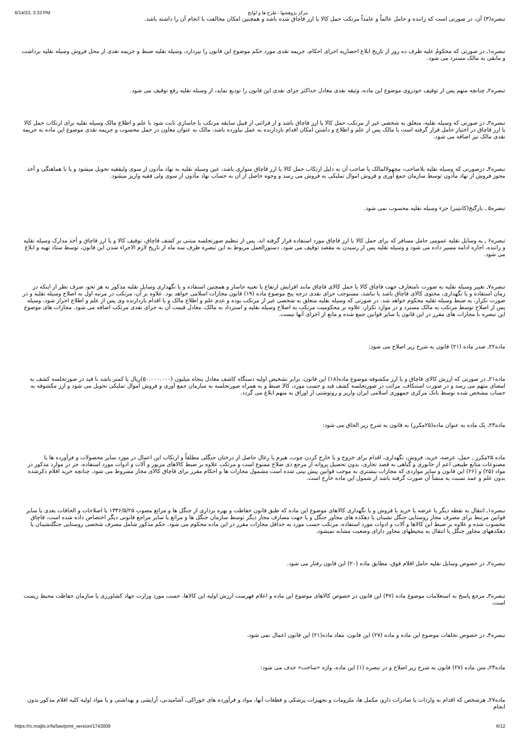6/14/23, 3:33 PM مرکز پژوهشها - طرح ها و لوایح
تبصره(۳) آن، در صورتی است که راننده و حامل عالماً و عامداً مرتکب حمل کالا یا ارز قاچاق شده باشد و همچنین امکان مخالفت با انجام آن را داشته باشد.
تبصره۱ـ در صورتی که محکومٌ علیه ظرف ده روز از تاریخ ابلاغ احضاریه اجرای احکام، جریمه نقدی مورد حکم موضوع این قانون را نپردازد، وسیله نقلیه ضبط و جریمه نقدی از محل فروش وسیله نقلیه برداشت و مابقی به مالک مسترد می شود.
تبصره۲ـ چنانچه متهم پس از توقیف خودروی موضوع این ماده، وثیقه نقدی معادل حداکثر جزای نقدی این قانون را تودیع نماید، از وسیله نقلیه رفع توقیف می شود.
تبصره۳ـ در صورتی که وسیله نقلیه، متعلق به شخصی غیر از مرتکب حمل کالا یا ارز قاچاق باشد و از قرائنی از قبیل سابقه مرتکب یا جاسازی ثابت شود با علم و اطلاع مالک وسیله نقلیه برای ارتکاب حمل کالا یا ارز قاچاق در اختیار حامل قرار گرفته است یا مالک پس از علم و اطلاع و داشتن امکان اقدام بازدارنده به عمل نیاورده باشد، مالک به عنوان معاون در حمل محسوب و جریمه نقدی موضوع این ماده به جریمه نقدی مالک نیز اضافه می شود.
تبصره۴ـ درصورتی که وسیله نقلیه بلاصاحب، مجهولالمالک یا صاحب آن به دلیل ارتکاب حمل کالا یا ارز قاچاق متواری باشد، عین وسیله نقلیه به نهاد مأذون از سوی ولیفقیه تحویل میشود و یا با هماهنگی و أخذ مجوز فروش از نهاد مأذون توسط سازمان جمع آوری و فروش اموال تملیکی به فروش می رسد و وجوه حاصل از آن به حساب نهاد مأذون از سوی ولی فقیه واریز میشود.
تبصره۵ ـ بارگنج(کانتینر) جزء وسیله نقلیه محسوب نمی شود.
تبصره۶ ـ به وسایل نقلیه عمومی حامل مسافر که برای حمل کالا یا ارز قاچاق مورد استفاده قرار گرفته اند، پس از تنظیم صورتجلسه مبتنی بر کشف قاچاق، توقیف کالا و یا ارز قاچاق و أخذ مدارک وسیله نقلیه و راننده، اجازه ادامه مسیر داده می شود و وسیله نقلیه پس از رسیدن به مقصد توقیف می شود. دستورالعمل مربوط به این تبصره ظرف سه ماه از تاریخ لازم الاجراء شدن این قانون، توسط ستاد تهیه و ابلاغ می شود.
تبصره۷ـ تغییر وسیله نقلیه به صورت نامتعارف جهت قاچاق کالا یا حمل کالای قاچاق مانند افزایش ارتفاع یا تعبیه جاساز و همچنین استفاده و یا نگهداری وسایل نقلیه مذکور به هر نحو، صرف نظر از اینکه در زمان استفاده و یا نگهداری، محتوی کالای قاچاق باشد یا نباشد، مستوجب جزای نقدی درجه پنج موضوع ماده (۱۹) قانون مجازات اسلامی خواهد بود. علاوه بر آن، مرتکب در مرتبه اول به اصلاح وسیله نقلیه و در صورت تکرار، به ضبط وسیله نقلیه محکوم خواهد شد. در صورتی که وسیله نقلیه متعلق به شخصی غیر از مرتکب بوده و عدم علم و اطلاع مالک و یا اقدام بازدارنده وی پس از علم و اطلاع احراز شود، وسیله پس از اصلاح توسط مرتکب به مالک مسترد و در موارد تکرار، علاوه بر محکومیت مرتکب به اصلاح وسیله نقلیه و استرداد به مالک، معادل قیمت آن به جزای نقدی مرتکب اضافه می شود. مجازات های موضوع این تبصره با مجازات های مقرر در این قانون یا سایر قوانین جمع شده و مانع از اجرای آنها نیست.
ماده۲۲ـ صدر ماده (۲۱) قانون به شرح زیر اصلاح می شود:
ماده۲۱ـ در صورتی که ارزش کالای قاچاق و یا ارز مکشوفه موضوع ماده(۱۸) این قانون، برابر تشخیص اولیه دستگاه کاشف معادل پنجاه میلیون (۵۰.۰۰۰.۰۰۰)ریال یا کمتر باشد با قید در صورتجلسه کشف به امضای متهم می رسد و در صورت استنکاف، مراتب در صورتجلسه کشف قید و حسب مورد، کالا ضبط و به همراه صورتجلسه به سازمان جمع آوری و فروش اموال تملیکی تحویل می شود و ارز مکشوفه به حساب مشخص شده توسط بانک مرکزی جمهوری اسلامی ایران واریز و رونوشتی از اوراق به متهم ابلاغ می گردد.
ماده۲۳ـ یک ماده به عنوان ماده(۲۵مکرر) به قانون به شرح زیر الحاق می شود:
ماده ۲۵مکرر ـ حمل، عرضه، خرید، فروش، نگهداری، اقدام برای خروج و یا خارج کردن چوب، هیزم یا زغال حاصل از درختان جنگلی مطلقاً و ارتکاب این اعمال در مورد سایر محصولات و فرآورده ها یا مصنوعات منابع طبیعی اعم از جانوری و گیاهی به قصد تجاری، بدون تحصیل پروانه از مرجع ذی صلاح ممنوع است و مرتکب علاوه بر ضبط کالاهای مزبور و آلات و ادوات مورد استفاده، جز در موارد مذکور در مواد (۲۵) و (۲۶) این قانون و سایر مواردی که مجازات بیشتری به موجب قوانین پیش بینی شده است مشمول مجازات ها و احکام مقرر برای قاچاق کالای مجاز مشروط می شود. چنانچه خرید اقلام ذکرشده بدون علم و عمد نسبت به منشأ آن صورت گرفته باشد از شمول این ماده خارج است.
تبصره۱ـ انتقال به نقطه دیگر یا عرضه یا خرید یا فروش و یا نگهداری کالاهای موضوع این ماده که طبق قانون حفاظت و بهره برداری از جنگل ها و مراتع مصوب ۱۳۴۶/۵/۲۵ با اصلاحات و الحاقات بعدی یا سایر قوانین مرتبط برای مصرف مجاز روستایی جنگل نشینان یا دهکده های مجاور جنگل و یا جهت مصارف مجاز دیگر توسط سازمان جنگل ها و مراتع یا سایر مراجع قانونی دیگر اختصاص داده شده است، قاچاق محسوب شده و علاوه بر ضبط این کالاها و آلات و ادوات مورد استفاده، مرتکب حسب مورد به حداقل مجازات مقرر در این ماده محکوم می شود. حکم مذکور شامل مصرف شخصی روستایی جنگلنشینان یا دهکدههای مجاور جنگل یا انتقال به محیطهای مجاور دارای وضعیت مشابه نمیشود.
تبصره۲ـ در خصوص وسایل نقلیه حامل اقلام فوق، مطابق ماده (۲۰) این قانون رفتار می شود.
تبصره۳ـ مرجع پاسخ به استعلامات موضوع ماده (۴۷) این قانون در خصوص کالاهای موضوع این ماده و اعلام فهرست ارزش اولیه این کالاها، حسب مورد وزارت جهاد کشاورزی یا سازمان حفاظت محیط زیست است.
تبصره۴ـ در خصوص تخلفات موضوع این ماده و ماده (۲۷) این قانون، مفاد ماده(۲۱) این قانون اعمال نمی شود.
ماده۲۴ـ متن ماده (۲۷) قانون به شرح زیر اصلاح و در تبصره (۱) این ماده، واژه «ساخت» حذف می شود:
ماده۲۷ـ هرشخص که اقدام به واردات یا صادرات دارو، مکمل ها، ملزومات و تجهیزات پزشکی و قطعات آنها، مواد و فرآورده های خوراکی، آشامیدنی، آرایشی و بهداشتی و یا مواد اولیه کلیه اقلام مذکور بدون انجام
https://rc.majlis.ir/fa/law/print_version/1743009 6/12